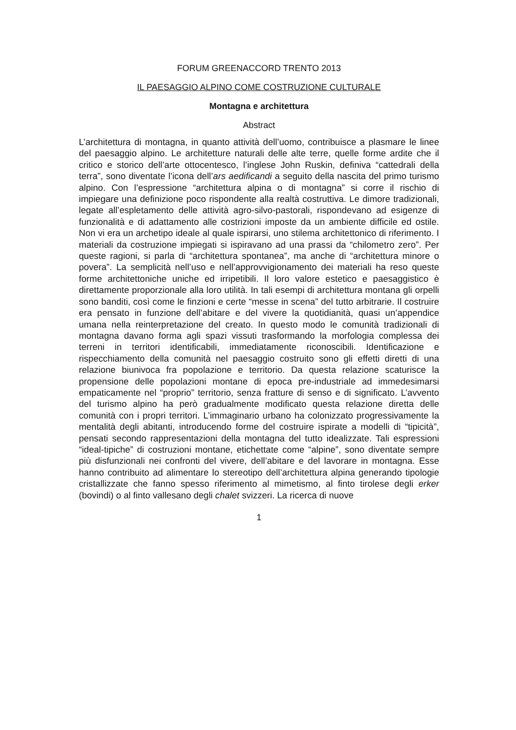FORUM GREENACCORD TRENTO 2013
IL PAESAGGIO ALPINO COME COSTRUZIONE CULTURALE
Montagna e architettura
Abstract
L’architettura di montagna, in quanto attività dell’uomo, contribuisce a plasmare le linee del paesaggio alpino. Le architetture naturali delle alte terre, quelle forme ardite che il critico e storico dell’arte ottocentesco, l’inglese John Ruskin, definiva “cattedrali della terra”, sono diventate l’icona dell’ars aedificandi a seguito della nascita del primo turismo alpino. Con l’espressione “architettura alpina o di montagna” si corre il rischio di impiegare una definizione poco rispondente alla realtà costruttiva. Le dimore tradizionali, legate all’espletamento delle attività agro-silvo-pastorali, rispondevano ad esigenze di funzionalità e di adattamento alle costrizioni imposte da un ambiente difficile ed ostile. Non vi era un archetipo ideale al quale ispirarsi, uno stilema architettonico di riferimento. I materiali da costruzione impiegati si ispiravano ad una prassi da “chilometro zero”. Per queste ragioni, si parla di “architettura spontanea”, ma anche di “architettura minore o povera”. La semplicità nell’uso e nell’approvvigionamento dei materiali ha reso queste forme architettoniche uniche ed irripetibili. Il loro valore estetico e paesaggistico è direttamente proporzionale alla loro utilità. In tali esempi di architettura montana gli orpelli sono banditi, così come le finzioni e certe “messe in scena” del tutto arbitrarie. Il costruire era pensato in funzione dell’abitare e del vivere la quotidianità, quasi un’appendice umana nella reinterpretazione del creato. In questo modo le comunità tradizionali di montagna davano forma agli spazi vissuti trasformando la morfologia complessa dei terreni in territori identificabili, immediatamente riconoscibili. Identificazione e rispecchiamento della comunità nel paesaggio costruito sono gli effetti diretti di una relazione biunivoca fra popolazione e territorio. Da questa relazione scaturisce la propensione delle popolazioni montane di epoca pre-industriale ad immedesimarsi empaticamente nel “proprio” territorio, senza fratture di senso e di significato. L’avvento del turismo alpino ha però gradualmente modificato questa relazione diretta delle comunità con i propri territori. L’immaginario urbano ha colonizzato progressivamente la mentalità degli abitanti, introducendo forme del costruire ispirate a modelli di “tipicità”, pensati secondo rappresentazioni della montagna del tutto idealizzate. Tali espressioni “ideal-tipiche” di costruzioni montane, etichettate come “alpine”, sono diventate sempre più disfunzionali nei confronti del vivere, dell’abitare e del lavorare in montagna. Esse hanno contribuito ad alimentare lo stereotipo dell’architettura alpina generando tipologie cristallizzate che fanno spesso riferimento al mimetismo, al finto tirolese degli erker (bovindi) o al finto vallesano degli chalet svizzeri. La ricerca di nuove
1